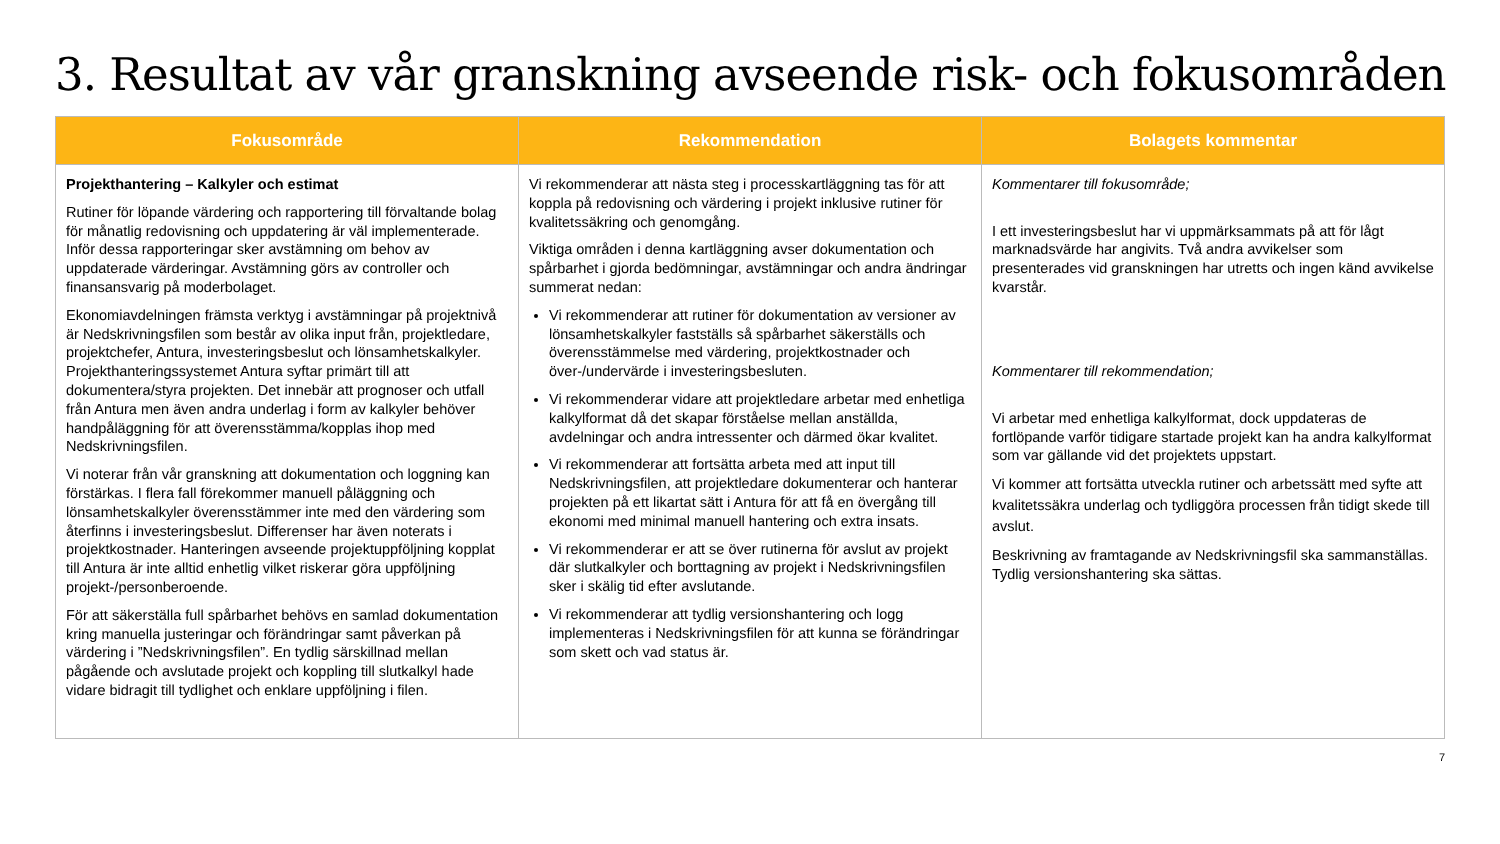3. Resultat av vår granskning avseende risk- och fokusområden
| Fokusområde | Rekommendation | Bolagets kommentar |
| --- | --- | --- |
| Projekthantering – Kalkyler och estimat Rutiner för löpande värdering och rapportering till förvaltande bolag för månatlig redovisning och uppdatering är väl implementerade. Inför dessa rapporteringar sker avstämning om behov av uppdaterade värderingar. Avstämning görs av controller och finansansvarig på moderbolaget. Ekonomiavdelningen främsta verktyg i avstämningar på projektnivå är Nedskrivningsfilen som består av olika input från, projektledare, projektchefer, Antura, investeringsbeslut och lönsamhetskalkyler. Projekthanteringssystemet Antura syftar primärt till att dokumentera/styra projekten. Det innebär att prognoser och utfall från Antura men även andra underlag i form av kalkyler behöver handpåläggning för att överensstämma/kopplas ihop med Nedskrivningsfilen. Vi noterar från vår granskning att dokumentation och loggning kan förstärkas. I flera fall förekommer manuell påläggning och lönsamhetskalkyler överensstämmer inte med den värdering som återfinns i investeringsbeslut. Differenser har även noterats i projektkostnader. Hanteringen avseende projektuppföljning kopplat till Antura är inte alltid enhetlig vilket riskerar göra uppföljning projekt-/personberoende. För att säkerställa full spårbarhet behövs en samlad dokumentation kring manuella justeringar och förändringar samt påverkan på värdering i ”Nedskrivningsfilen”. En tydlig särskillnad mellan pågående och avslutade projekt och koppling till slutkalkyl hade vidare bidragit till tydlighet och enklare uppföljning i filen. | Vi rekommenderar att nästa steg i processkartläggning tas för att koppla på redovisning och värdering i projekt inklusive rutiner för kvalitetssäkring och genomgång. Viktiga områden i denna kartläggning avser dokumentation och spårbarhet i gjorda bedömningar, avstämningar och andra ändringar summerat nedan: Vi rekommenderar att rutiner för dokumentation av versioner av lönsamhetskalkyler fastställs så spårbarhet säkerställs och överensstämmelse med värdering, projektkostnader och över-/undervärde i investeringsbesluten. Vi rekommenderar vidare att projektledare arbetar med enhetliga kalkylformat då det skapar förståelse mellan anställda, avdelningar och andra intressenter och därmed ökar kvalitet. Vi rekommenderar att fortsätta arbeta med att input till Nedskrivningsfilen, att projektledare dokumenterar och hanterar projekten på ett likartat sätt i Antura för att få en övergång till ekonomi med minimal manuell hantering och extra insats. Vi rekommenderar er att se över rutinerna för avslut av projekt där slutkalkyler och borttagning av projekt i Nedskrivningsfilen sker i skälig tid efter avslutande. Vi rekommenderar att tydlig versionshantering och logg implementeras i Nedskrivningsfilen för att kunna se förändringar som skett och vad status är. | Kommentarer till fokusområde; I ett investeringsbeslut har vi uppmärksammats på att för lågt marknadsvärde har angivits. Två andra avvikelser som presenterades vid granskningen har utretts och ingen känd avvikelse kvarstår. Kommentarer till rekommendation; Vi arbetar med enhetliga kalkylformat, dock uppdateras de fortlöpande varför tidigare startade projekt kan ha andra kalkylformat som var gällande vid det projektets uppstart. Vi kommer att fortsätta utveckla rutiner och arbetssätt med syfte att kvalitetssäkra underlag och tydliggöra processen från tidigt skede till avslut. Beskrivning av framtagande av Nedskrivningsfil ska sammanställas. Tydlig versionshantering ska sättas. |
7